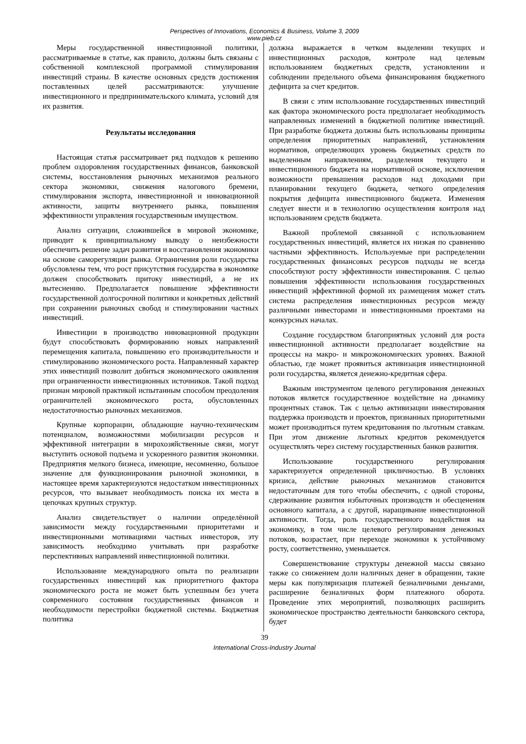Perspectives of Innovations, Economics & Business, Volume 3, 2009
www.pieb.cz
Меры государственной инвестиционной политики, рассматриваемые в статье, как правило, должны быть связаны с собственной комплексной программой стимулирования инвестиций страны. В качестве основных средств достижения поставленных целей рассматриваются: улучшение инвестиционного и предпринимательского климата, условий для их развития.
Результаты исследования
Настоящая статья рассматривает ряд подходов к решению проблем оздоровления государственных финансов, банковской системы, восстановления рыночных механизмов реального сектора экономики, снижения налогового бремени, стимулирования экспорта, инвестиционной и инновационной активности, защиты внутреннего рынка, повышения эффективности управления государственным имуществом.
Анализ ситуации, сложившейся в мировой экономике, приводит к принципиальному выводу о неизбежности обеспечить решение задач развития и восстановления экономики на основе саморегуляции рынка. Ограничения роли государства обусловлены тем, что рост присутствия государства в экономике должен способствовать притоку инвестиций, а не их вытеснению. Предполагается повышение эффективности государственной долгосрочной политики и конкретных действий при сохранении рыночных свобод и стимулировании частных инвестиций.
Инвестиции в производство инновационной продукции будут способствовать формированию новых направлений перемещения капитала, повышению его производительности и стимулированию экономического роста. Направленный характер этих инвестиций позволит добиться экономического оживления при ограниченности инвестиционных источников. Такой подход признан мировой практикой испытанным способом преодоления ограничителей экономического роста, обусловленных недостаточностью рыночных механизмов.
Крупные корпорации, обладающие научно-техническим потенциалом, возможностями мобилизации ресурсов и эффективной интеграции в мирохозяйственные связи, могут выступить основой подъема и ускоренного развития экономики. Предприятия мелкого бизнеса, имеющие, несомненно, большое значение для функционирования рыночной экономики, в настоящее время характеризуются недостатком инвестиционных ресурсов, что вызывает необходимость поиска их места в цепочках крупных структур.
Анализ свидетельствует о наличии определённой зависимости между государственными приоритетами и инвестиционными мотивациями частных инвесторов, эту зависимость необходимо учитывать при разработке перспективных направлений инвестиционной политики.
Использование международного опыта по реализации государственных инвестиций как приоритетного фактора экономического роста не может быть успешным без учета современного состояния государственных финансов и необходимости перестройки бюджетной системы. Бюджетная политика
должна выражается в четком выделении текущих и инвестиционных расходов, контроле над целевым использованием бюджетных средств, установлении и соблюдении предельного объема финансирования бюджетного дефицита за счет кредитов.
В связи с этим использование государственных инвестиций как фактора экономического роста предполагает необходимость направленных изменений в бюджетной политике инвестиций. При разработке бюджета должны быть использованы принципы определения приоритетных направлений, установления нормативов, определяющих уровень бюджетных средств по выделенным направлениям, разделения текущего и инвестиционного бюджета на нормативной основе, исключения возможности превышения расходов над доходами при планировании текущего бюджета, четкого определения покрытия дефицита инвестиционного бюджета. Изменения следует внести и в технологию осуществления контроля над использованием средств бюджета.
Важной проблемой связанной с использованием государственных инвестиций, является их низкая по сравнению частными эффективность. Используемые при распределении государственных финансовых ресурсов подходы не всегда способствуют росту эффективности инвестирования. С целью повышения эффективности использования государственных инвестиций эффективной формой их размещения может стать система распределения инвестиционных ресурсов между различными инвесторами и инвестиционными проектами на конкурсных началах.
Создание государством благоприятных условий для роста инвестиционной активности предполагает воздействие на процессы на макро- и микроэкономических уровнях. Важной областью, где может проявиться активизация инвестиционной роли государства, является денежно-кредитная сфера.
Важным инструментом целевого регулирования денежных потоков является государственное воздействие на динамику процентных ставок. Так с целью активизации инвестирования поддержка производств и проектов, признанных приоритетными может производиться путем кредитования по льготным ставкам. При этом движение льготных кредитов рекомендуется осуществлять через систему государственных банков развития.
Использование государственного регулирования характеризуется определенной цикличностью. В условиях кризиса, действие рыночных механизмов становится недостаточным для того чтобы обеспечить, с одной стороны, сдерживание развития избыточных производств и обесценения основного капитала, а с другой, наращивание инвестиционной активности. Тогда, роль государственного воздействия на экономику, в том числе целевого регулирования денежных потоков, возрастает, при переходе экономики к устойчивому росту, соответственно, уменьшается.
Совершенствование структуры денежной массы связано также со снижением доли наличных денег в обращении, такие меры как популяризация платежей безналичными деньгами, расширение безналичных форм платежного оборота. Проведение этих мероприятий, позволяющих расширить экономическое пространство деятельности банковского сектора, будет
39
International Cross-Industry Journal